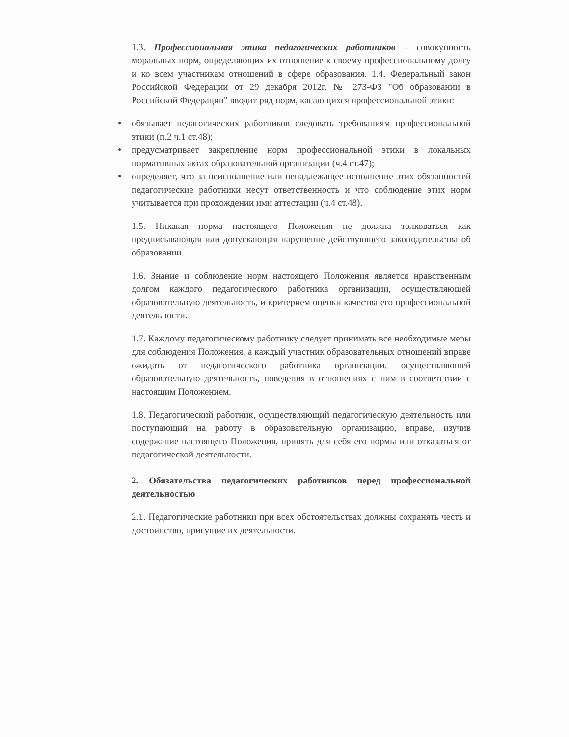1.3. Профессиональная этика педагогических работников – совокупность моральных норм, определяющих их отношение к своему профессиональному долгу и ко всем участникам отношений в сфере образования. 1.4. Федеральный закон Российской Федерации от 29 декабря 2012г. № 273-ФЗ "Об образовании в Российской Федерации" вводит ряд норм, касающихся профессиональной этики:
● обязывает педагогических работников следовать требованиям профессиональной этики (п.2 ч.1 ст.48);
● предусматривает закрепление норм профессиональной этики в локальных нормативных актах образовательной организации (ч.4 ст.47);
● определяет, что за неисполнение или ненадлежащее исполнение этих обязанностей педагогические работники несут ответственность и что соблюдение этих норм учитывается при прохождении ими аттестации (ч.4 ст.48).
1.5. Никакая норма настоящего Положения не должна толковаться как предписывающая или допускающая нарушение действующего законодательства об образовании.
1.6. Знание и соблюдение норм настоящего Положения является нравственным долгом каждого педагогического работника организации, осуществляющей образовательную деятельность, и критерием оценки качества его профессиональной деятельности.
1.7. Каждому педагогическому работнику следует принимать все необходимые меры для соблюдения Положения, а каждый участник образовательных отношений вправе ожидать от педагогического работника организации, осуществляющей образовательную деятельность, поведения в отношениях с ним в соответствии с настоящим Положением.
1.8. Педагогический работник, осуществляющий педагогическую деятельность или поступающий на работу в образовательную организацию, вправе, изучив содержание настоящего Положения, принять для себя его нормы или отказаться от педагогической деятельности.
2. Обязательства педагогических работников перед профессиональной деятельностью
2.1. Педагогические работники при всех обстоятельствах должны сохранять честь и достоинство, присущие их деятельности.